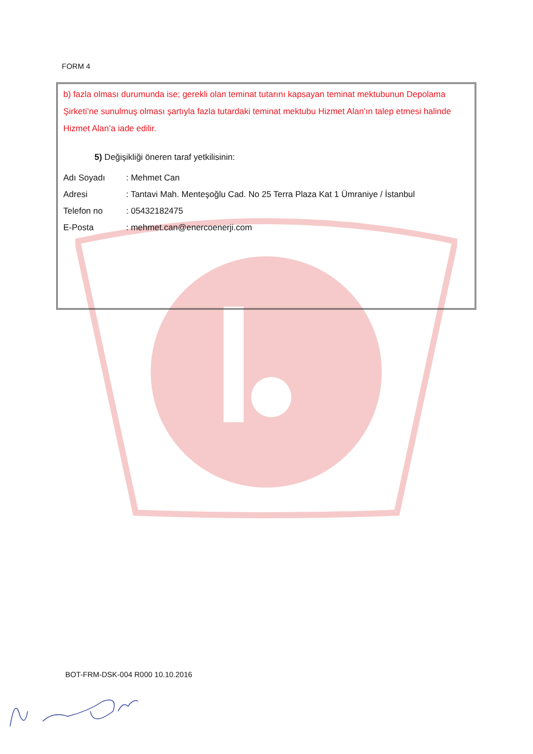FORM 4
b) fazla olması durumunda ise; gerekli olan teminat tutarını kapsayan teminat mektubunun Depolama Şirketi’ne sunulmuş olması şartıyla fazla tutardaki teminat mektubu Hizmet Alan’ın talep etmesi halinde Hizmet Alan’a iade edilir.
5) Değişikliği öneren taraf yetkilisinin:
Adı Soyadı: Mehmet Can
Adresi: Tantavi Mah. Menteşoğlu Cad. No 25 Terra Plaza Kat 1 Ümraniye / İstanbul
Telefon no: 05432182475
E-Posta: mehmet.can@enercoenerji.com
BOT-FRM-DSK-004 R000 10.10.2016